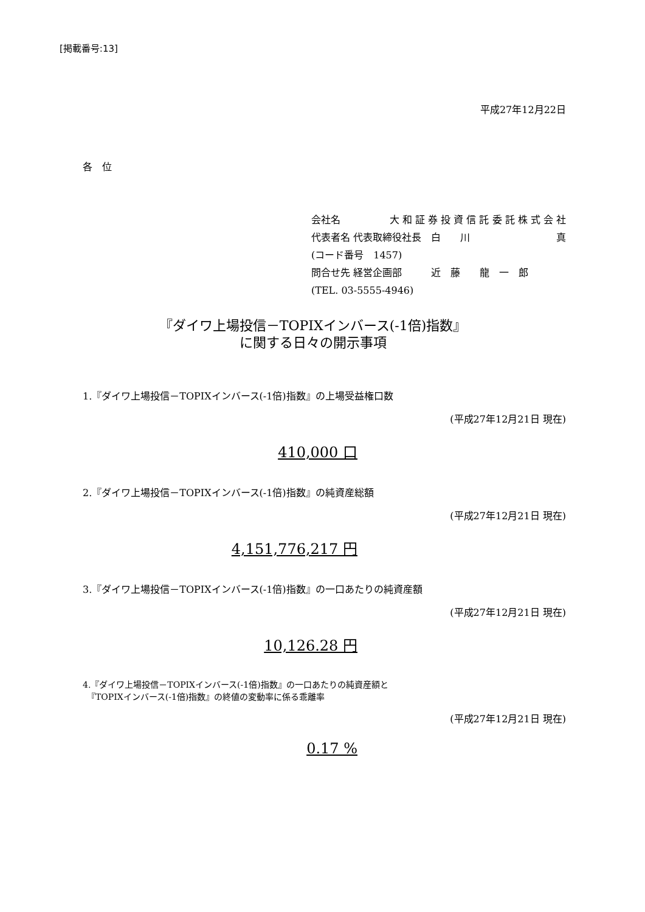[掲載番号:13]
平成27年12月22日
各　位
会社名 大 和 証 券 投 資 信 託 委 託 株 式 会 社
代表者名 代表取締役社長　白　　川 真
(コード番号　1457)
問合せ先 経営企画部　　　近　藤　　龍　一　郎
(TEL. 03-5555-4946)
『ダイワ上場投信－TOPIXインバース(-1倍)指数』
に関する日々の開示事項
1.『ダイワ上場投信－TOPIXインバース(-1倍)指数』の上場受益権口数
(平成27年12月21日 現在)
410,000 口
2.『ダイワ上場投信－TOPIXインバース(-1倍)指数』の純資産総額
(平成27年12月21日 現在)
4,151,776,217 円
3.『ダイワ上場投信－TOPIXインバース(-1倍)指数』の一口あたりの純資産額
(平成27年12月21日 現在)
10,126.28 円
4.『ダイワ上場投信－TOPIXインバース(-1倍)指数』の一口あたりの純資産額と
　『TOPIXインバース(-1倍)指数』の終値の変動率に係る乖離率
(平成27年12月21日 現在)
0.17 %